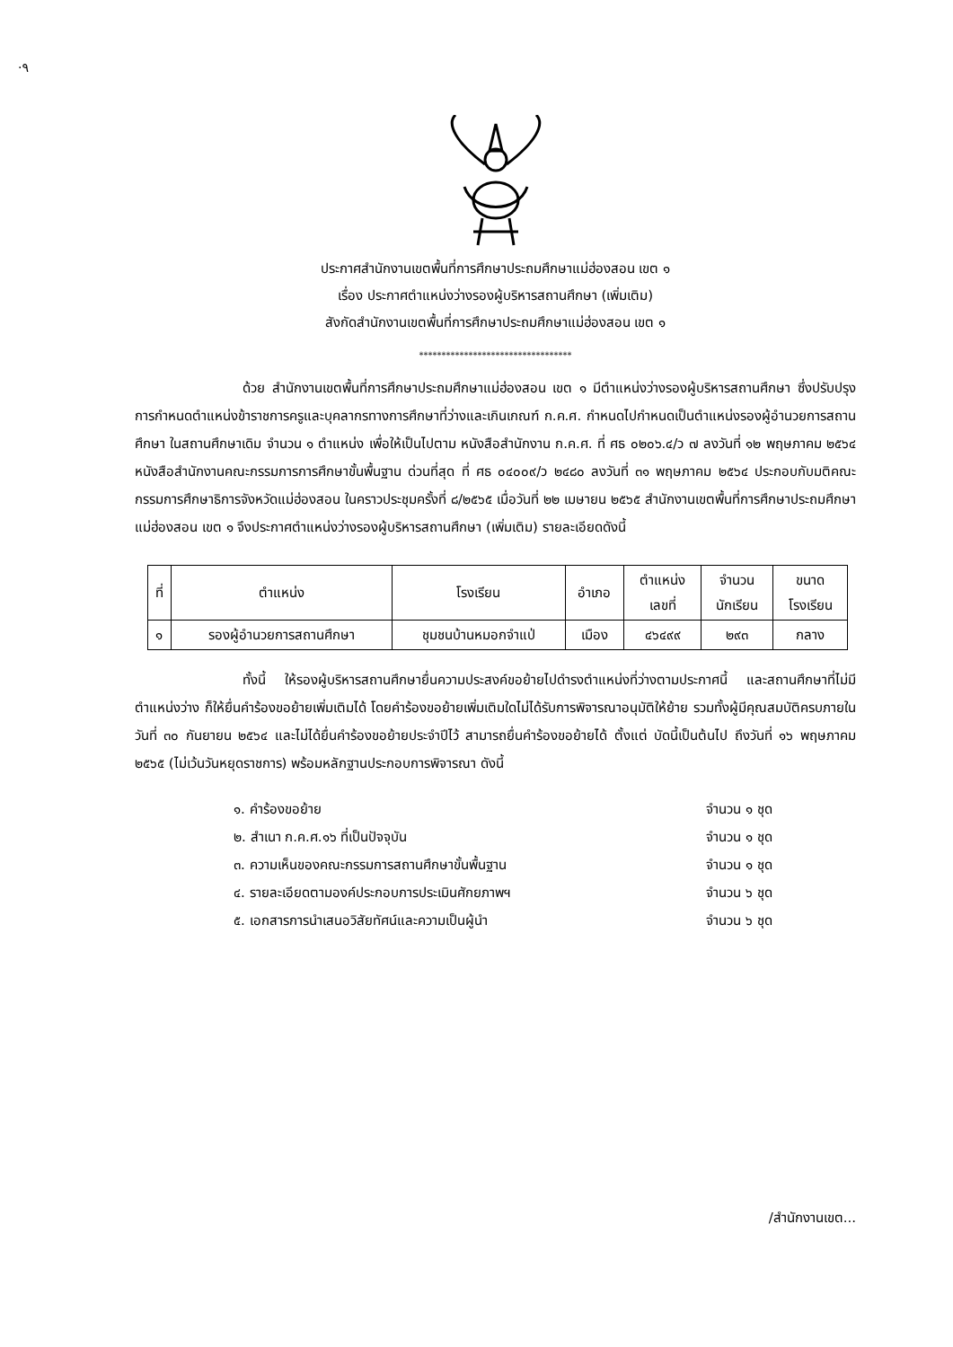·۹
ประกาศสำนักงานเขตพื้นที่การศึกษาประถมศึกษาแม่ฮ่องสอน เขต ๑
เรื่อง ประกาศตำแหน่งว่างรองผู้บริหารสถานศึกษา (เพิ่มเติม)
สังกัดสำนักงานเขตพื้นที่การศึกษาประถมศึกษาแม่ฮ่องสอน เขต ๑
**********************************
ด้วย สำนักงานเขตพื้นที่การศึกษาประถมศึกษาแม่ฮ่องสอน เขต ๑ มีตำแหน่งว่างรองผู้บริหารสถานศึกษา ซึ่งปรับปรุงการกำหนดตำแหน่งข้าราชการครูและบุคลากรทางการศึกษาที่ว่างและเกินเกณฑ์ ก.ค.ศ. กำหนดไปกำหนดเป็นตำแหน่งรองผู้อำนวยการสถานศึกษา ในสถานศึกษาเดิม จำนวน ๑ ตำแหน่ง เพื่อให้เป็นไปตาม หนังสือสำนักงาน ก.ค.ศ. ที่ ศธ ๐๒๐๖.๔/ว ๗ ลงวันที่ ๑๒ พฤษภาคม ๒๕๖๔ หนังสือสำนักงานคณะกรรมการการศึกษาขั้นพื้นฐาน ด่วนที่สุด ที่ ศธ ๐๔๐๐๙/ว ๒๔๘๐ ลงวันที่ ๓๑ พฤษภาคม ๒๕๖๔ ประกอบกับมติคณะกรรมการศึกษาธิการจังหวัดแม่ฮ่องสอน ในคราวประชุมครั้งที่ ๘/๒๕๖๕ เมื่อวันที่ ๒๒ เมษายน ๒๕๖๕ สำนักงานเขตพื้นที่การศึกษาประถมศึกษาแม่ฮ่องสอน เขต ๑ จึงประกาศตำแหน่งว่างรองผู้บริหารสถานศึกษา (เพิ่มเติม) รายละเอียดดังนี้
| ที่ | ตำแหน่ง | โรงเรียน | อำเภอ | ตำแหน่ง เลขที่ | จำนวน นักเรียน | ขนาด โรงเรียน |
| --- | --- | --- | --- | --- | --- | --- |
| ๑ | รองผู้อำนวยการสถานศึกษา | ชุมชนบ้านหมอกจำแป่ | เมือง | ๔๖๔๙๙ | ๒๙๓ | กลาง |
ทั้งนี้ ให้รองผู้บริหารสถานศึกษายื่นความประสงค์ขอย้ายไปดำรงตำแหน่งที่ว่างตามประกาศนี้ และสถานศึกษาที่ไม่มีตำแหน่งว่าง ก็ให้ยื่นคำร้องขอย้ายเพิ่มเติมได้ โดยคำร้องขอย้ายเพิ่มเติมใดไม่ได้รับการพิจารณาอนุมัติให้ย้าย รวมทั้งผู้มีคุณสมบัติครบภายในวันที่ ๓๐ กันยายน ๒๕๖๔ และไม่ได้ยื่นคำร้องขอย้ายประจำปีไว้ สามารถยื่นคำร้องขอย้ายได้ ตั้งแต่ บัดนี้เป็นต้นไป ถึงวันที่ ๑๖ พฤษภาคม ๒๕๖๕ (ไม่เว้นวันหยุดราชการ) พร้อมหลักฐานประกอบการพิจารณา ดังนี้
๑. คำร้องขอย้าย จำนวน ๑ ชุด
๒. สำเนา ก.ค.ศ.๑๖ ที่เป็นปัจจุบัน จำนวน ๑ ชุด
๓. ความเห็นของคณะกรรมการสถานศึกษาขั้นพื้นฐาน จำนวน ๑ ชุด
๔. รายละเอียดตามองค์ประกอบการประเมินศักยภาพฯ จำนวน ๖ ชุด
๕. เอกสารการนำเสนอวิสัยทัศน์และความเป็นผู้นำ จำนวน ๖ ชุด
/สำนักงานเขต...